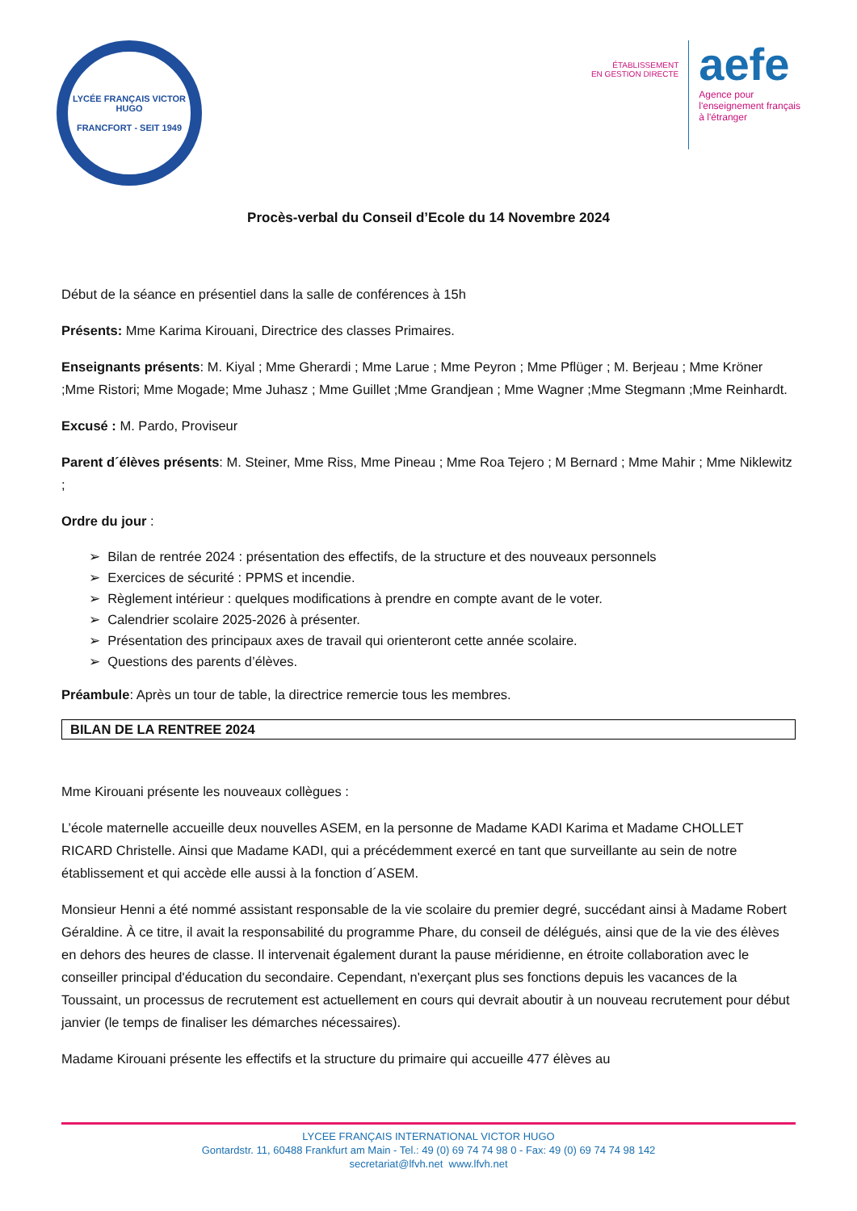LYCÉE FRANÇAIS VICTOR HUGO
FRANCFORT - SEIT 1949
ÉTABLISSEMENT
EN GESTION DIRECTE
aefe
Agence pour
l'enseignement français
à l'étranger
Procès-verbal du Conseil d’Ecole du 14 Novembre 2024
Début de la séance en présentiel dans la salle de conférences à 15h
Présents: Mme Karima Kirouani, Directrice des classes Primaires.
Enseignants présents: M. Kiyal ; Mme Gherardi ; Mme Larue ; Mme Peyron ; Mme Pflüger ; M. Berjeau ; Mme Kröner ;Mme Ristori; Mme Mogade; Mme Juhasz ; Mme Guillet ;Mme Grandjean ; Mme Wagner ;Mme Stegmann ;Mme Reinhardt.
Excusé : M. Pardo, Proviseur
Parent d´élèves présents: M. Steiner, Mme Riss, Mme Pineau ; Mme Roa Tejero ; M Bernard ; Mme Mahir ; Mme Niklewitz ;
Ordre du jour :
➢ Bilan de rentrée 2024 : présentation des effectifs, de la structure et des nouveaux personnels
➢ Exercices de sécurité : PPMS et incendie.
➢ Règlement intérieur : quelques modifications à prendre en compte avant de le voter.
➢ Calendrier scolaire 2025-2026 à présenter.
➢ Présentation des principaux axes de travail qui orienteront cette année scolaire.
➢ Questions des parents d’élèves.
Préambule: Après un tour de table, la directrice remercie tous les membres.
BILAN DE LA RENTREE 2024
Mme Kirouani présente les nouveaux collègues :
L’école maternelle accueille deux nouvelles ASEM, en la personne de Madame KADI Karima et Madame CHOLLET RICARD Christelle. Ainsi que Madame KADI, qui a précédemment exercé en tant que surveillante au sein de notre établissement et qui accède elle aussi à la fonction d´ASEM.
Monsieur Henni a été nommé assistant responsable de la vie scolaire du premier degré, succédant ainsi à Madame Robert Géraldine. À ce titre, il avait la responsabilité du programme Phare, du conseil de délégués, ainsi que de la vie des élèves en dehors des heures de classe. Il intervenait également durant la pause méridienne, en étroite collaboration avec le conseiller principal d'éducation du secondaire. Cependant, n'exerçant plus ses fonctions depuis les vacances de la Toussaint, un processus de recrutement est actuellement en cours qui devrait aboutir à un nouveau recrutement pour début janvier (le temps de finaliser les démarches nécessaires).
Madame Kirouani présente les effectifs et la structure du primaire qui accueille 477 élèves au
LYCEE FRANÇAIS INTERNATIONAL VICTOR HUGO
Gontardstr. 11, 60488 Frankfurt am Main - Tel.: 49 (0) 69 74 74 98 0 - Fax: 49 (0) 69 74 74 98 142
secretariat@lfvh.net www.lfvh.net